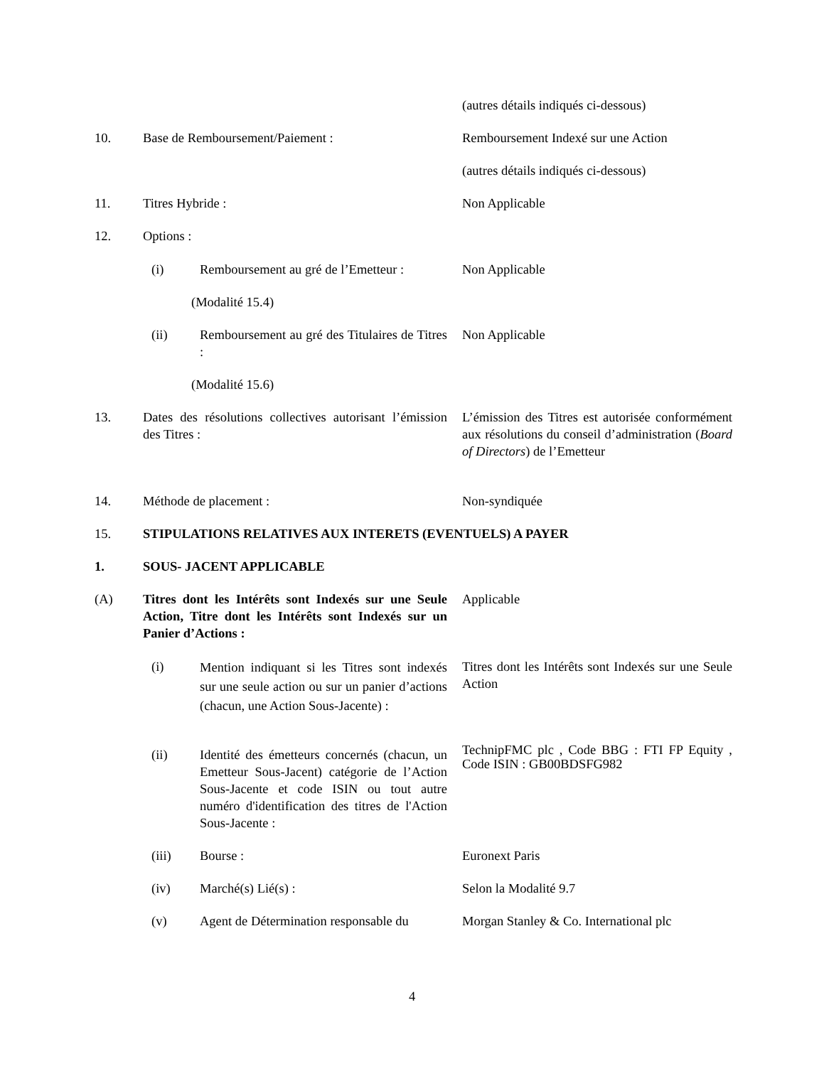(autres détails indiqués ci-dessous)
10. Base de Remboursement/Paiement :
Remboursement Indexé sur une Action
(autres détails indiqués ci-dessous)
11. Titres Hybride : Non Applicable
12. Options :
(i)
Remboursement au gré de l’Emetteur :
Non Applicable
(Modalité 15.4)
(ii)
Remboursement au gré des Titulaires de Titres :
Non Applicable
(Modalité 15.6)
13.
Dates des résolutions collectives autorisant l’émission des Titres :
L’émission des Titres est autorisée conformément aux résolutions du conseil d’administration (Board of Directors) de l’Emetteur
14. Méthode de placement : Non-syndiquée
15.
STIPULATIONS RELATIVES AUX INTERETS (EVENTUELS) A PAYER
1. SOUS- JACENT APPLICABLE
(A)
Titres dont les Intérêts sont Indexés sur une Seule Action, Titre dont les Intérêts sont Indexés sur un Panier d’Actions :
Applicable
(i)
Mention indiquant si les Titres sont indexés sur une seule action ou sur un panier d’actions (chacun, une Action Sous-Jacente) :
Titres dont les Intérêts sont Indexés sur une Seule Action
(ii)
Identité des émetteurs concernés (chacun, un Emetteur Sous-Jacent) catégorie de l’Action Sous-Jacente et code ISIN ou tout autre numéro d'identification des titres de l'Action Sous-Jacente :
TechnipFMC plc , Code BBG : FTI FP Equity , Code ISIN : GB00BDSFG982
(iii) Bourse : Euronext Paris
(iv) Marché(s) Lié(s) : Selon la Modalité 9.7
(v)
Agent de Détermination responsable du
Morgan Stanley & Co. International plc
4